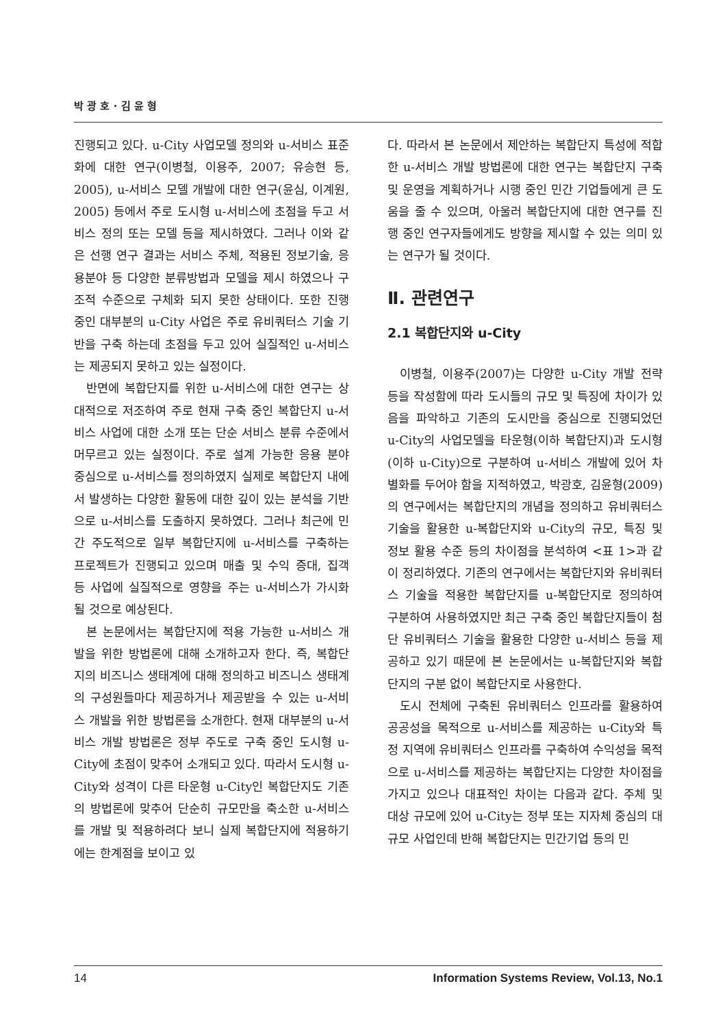박 광 호 · 김 윤 형
진행되고 있다. u-City 사업모델 정의와 u-서비스 표준화에 대한 연구(이병철, 이용주, 2007; 유승현 등, 2005), u-서비스 모델 개발에 대한 연구(윤심, 이계원, 2005) 등에서 주로 도시형 u-서비스에 초점을 두고 서비스 정의 또는 모델 등을 제시하였다. 그러나 이와 같은 선행 연구 결과는 서비스 주체, 적용된 정보기술, 응용분야 등 다양한 분류방법과 모델을 제시 하였으나 구조적 수준으로 구체화 되지 못한 상태이다. 또한 진행 중인 대부분의 u-City 사업은 주로 유비쿼터스 기술 기반을 구축 하는데 초점을 두고 있어 실질적인 u-서비스는 제공되지 못하고 있는 실정이다.
반면에 복합단지를 위한 u-서비스에 대한 연구는 상대적으로 저조하여 주로 현재 구축 중인 복합단지 u-서비스 사업에 대한 소개 또는 단순 서비스 분류 수준에서 머무르고 있는 실정이다. 주로 설계 가능한 응용 분야 중심으로 u-서비스를 정의하였지 실제로 복합단지 내에서 발생하는 다양한 활동에 대한 깊이 있는 분석을 기반으로 u-서비스를 도출하지 못하였다. 그러나 최근에 민간 주도적으로 일부 복합단지에 u-서비스를 구축하는 프로젝트가 진행되고 있으며 매출 및 수익 증대, 집객 등 사업에 실질적으로 영향을 주는 u-서비스가 가시화 될 것으로 예상된다.
본 논문에서는 복합단지에 적용 가능한 u-서비스 개발을 위한 방법론에 대해 소개하고자 한다. 즉, 복합단지의 비즈니스 생태계에 대해 정의하고 비즈니스 생태계의 구성원들마다 제공하거나 제공받을 수 있는 u-서비스 개발을 위한 방법론을 소개한다. 현재 대부분의 u-서비스 개발 방법론은 정부 주도로 구축 중인 도시형 u-City에 초점이 맞추어 소개되고 있다. 따라서 도시형 u-City와 성격이 다른 타운형 u-City인 복합단지도 기존의 방법론에 맞추어 단순히 규모만을 축소한 u-서비스를 개발 및 적용하려다 보니 실제 복합단지에 적용하기에는 한계점을 보이고 있
다. 따라서 본 논문에서 제안하는 복합단지 특성에 적합한 u-서비스 개발 방법론에 대한 연구는 복합단지 구축 및 운영을 계획하거나 시행 중인 민간 기업들에게 큰 도움을 줄 수 있으며, 아울러 복합단지에 대한 연구를 진행 중인 연구자들에게도 방향을 제시할 수 있는 의미 있는 연구가 될 것이다.
Ⅱ. 관련연구
2.1 복합단지와 u-City
이병철, 이용주(2007)는 다양한 u-City 개발 전략 등을 작성함에 따라 도시들의 규모 및 특징에 차이가 있음을 파악하고 기존의 도시만을 중심으로 진행되었던 u-City의 사업모델을 타운형(이하 복합단지)과 도시형(이하 u-City)으로 구분하여 u-서비스 개발에 있어 차별화를 두어야 함을 지적하였고, 박광호, 김윤형(2009)의 연구에서는 복합단지의 개념을 정의하고 유비쿼터스기술을 활용한 u-복합단지와 u-City의 규모, 특징 및 정보 활용 수준 등의 차이점을 분석하여 <표 1>과 같이 정리하였다. 기존의 연구에서는 복합단지와 유비쿼터스 기술을 적용한 복합단지를 u-복합단지로 정의하여 구분하여 사용하였지만 최근 구축 중인 복합단지들이 첨단 유비쿼터스 기술을 활용한 다양한 u-서비스 등을 제공하고 있기 때문에 본 논문에서는 u-복합단지와 복합단지의 구분 없이 복합단지로 사용한다.
도시 전체에 구축된 유비쿼터스 인프라를 활용하여 공공성을 목적으로 u-서비스를 제공하는 u-City와 특정 지역에 유비쿼터스 인프라를 구축하여 수익성을 목적으로 u-서비스를 제공하는 복합단지는 다양한 차이점을 가지고 있으나 대표적인 차이는 다음과 같다. 주체 및 대상 규모에 있어 u-City는 정부 또는 지자체 중심의 대규모 사업인데 반해 복합단지는 민간기업 등의 민
14 Information Systems Review, Vol.13, No.1